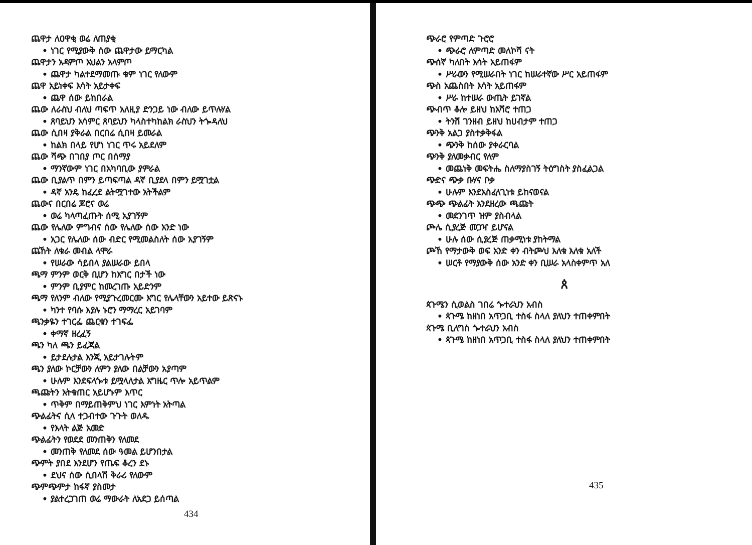ጨዋታ ለዐዋቂ ወሬ ለጠያቂ
• ነገር የሚያውቅ ሰው ጨዋታው ይማርካል
ጨዋታን አዳምጦ አህልን አላምጦ
• ጨዋታ ካልተደማመጡ ቁም ነገር የለውም
ጨዋ አይነቀፍ እሳት አይታቀፍ
• ጨዋ ሰው ይከበራል
ጨው ለራስህ ብለህ ጣፍጥ አለዚያ ድንጋይ ነው ብለው ይጥሉሃል
• ጸባይህን አሳምር ጸባይህን ካላስተካከልክ ራስህን ትጐዳለህ
ጨው ሲበዛ ያቅራል በርበሬ ሲበዛ ይመራል
• ከልክ በላይ የሆነ ነገር ጥሩ አይደለም
ጨው ሻጭ በገበያ ጦር በሰማያ
• ማንኛውም ነገር በአካባቢው ያምራል
ጨው ቢያልጥ በምን ይጣፍጣል ዳኛ ቢያደላ በምን ይሟገቷል
• ዳኛ አንዴ ከፈረደ ልትሟገተው አትችልም
ጨውና በርበሬ ጆሮና ወሬ
• ወሬ ካላጣፈጡት ሰሚ አያገኝም
ጨው የሌለው ምግብና ሰው የሌለው ሰው አንድ ነው
• አጋር የሌለው ሰው ብድር የሚመልስለት ሰው አያገኝም
ጨኸት ለቁራ መብል ላሞራ
• የሠራው ሳይበላ ያልሠራው ይበላ
ጫማ ምንም ወርቅ ቢሆን ከእግር በታች ነው
• ምንም ቢያምር ከመረገጡ አይድንም
ጫማ የለንም ብለው የሚያጉረመርሙ እግር የሌላቸውን አይተው ይጽናኑ
• ካንተ የባሱ እያሉ ኑሮን ማማረር አይገባም
ጫንቃዬን ተገርፌ ጨርቁን ተገፍፌ
• ቀማኛ ዘረፈኝ
ጫን ካለ ጫን ይፈጃል
• ይታደሉታል እንጂ አይታገሉትም
ጫን ያለው ኮርቻውን ለምን ያለው በልቻውን አያጣም
• ሁሉም እንደፍላጐቱ ይሟላለታል እግዜር ጥሎ አይጥልም
ጫጩትን አትቁጠር አይሆኑም እጥር
• ጥቅም በማይጠቅምህ ነገር እምነት አትጣል
ጭልፊትና ሲላ ተጋብተው ጉጉት ወለዱ
• የእላት ልጅ አመድ
ጭልፊትን የወደደ መንጠቅን የለመደ
• መንጠቅ የለመደ ሰው ዓመል ይሆንበታል
ጭምት ያበደ እንደሆን የጤፍ ቆረን ደኑ
• ደህና ሰው ሲበላሽ ቅራሪ የለውም
ጭምጭምታ ከፋኛ ያስመታ
• ያልተረጋገጠ ወሬ ማውራት ለአደጋ ይሰጣል
434
ጭራሮ የምጣድ ጉሮሮ
• ጭራሮ ለምጣድ መለኮሻ ናት
ጭሰኛ ካለበት እሳት አይጠፋም
• ሥራውን የሚሠራበት ነገር ከሠራተኛው ሥር አይጠፋም
ጭስ አጨስበት እሳት አይጠፋም
• ሥራ ከተሠራ ውጤት ይገኛል
ጭብጥ ቆሎ ይዘህ ከአሻሮ ተጠጋ
• ትንሽ ገንዘብ ይዘህ ከሀብታም ተጠጋ
ጭንቅ አልጋ ያስተቃቅፋል
• ጭንቅ ከሰው ያቀራርባል
ጭንቅ ያለመቃብር የለም
• መጨነቅ መፍትሔ ስለማያስገኝ ትዕግስት ያስፈልጋል
ጭድና ጭቃ ቡሃና ቦቃ
• ሁሉም እንደአስፈላጊነቱ ይከናወናል
ጭጭ ጭልፊት እንደዘረው ጫጩት
• መደንገጥ ዝም ያስብላል
ጮሌ ሲያረጅ መጋዣ ይሆናል
• ሁሉ ሰው ሲያረጅ ጠቃሚነቱ ያከትማል
ጮኸ የማታውቅ ወፍ አንድ ቀን ብትጮህ እለቁ እለቁ አለች
• ሠርቶ የማያውቅ ሰው አንድ ቀን ቢሠራ አላስቀምጥ አለ
ጰ
ጳጉሜን ሲወልስ ገበሬ ጐተራህን አብስ
• ጳጉሜ ከዘነበ አጥጋቢ ተስፋ ስላለ ያለህን ተጠቀምበት
ጳጉሜ ቢለግስ ጐተራህን አብስ
• ጳጉሜ ከዘነበ አጥጋቢ ተስፋ ስላለ ያለህን ተጠቀምበት
435